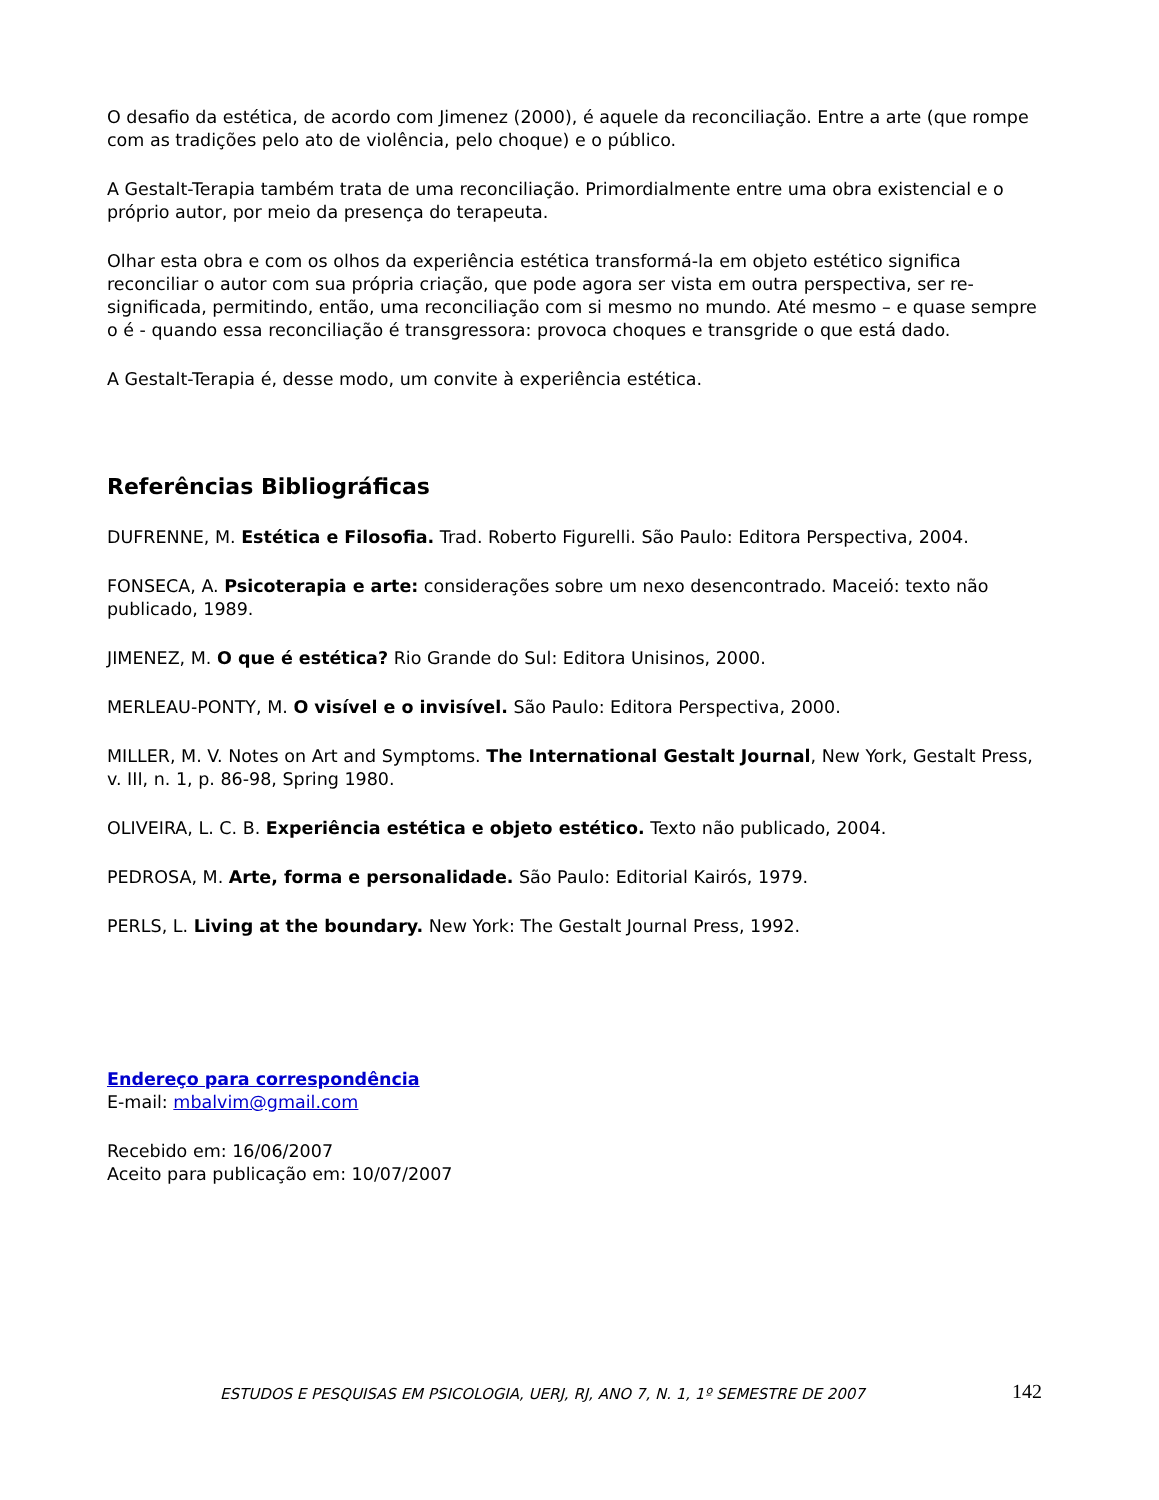O desafio da estética, de acordo com Jimenez (2000), é aquele da reconciliação. Entre a arte (que rompe com as tradições pelo ato de violência, pelo choque) e o público.
A Gestalt-Terapia também trata de uma reconciliação. Primordialmente entre uma obra existencial e o próprio autor, por meio da presença do terapeuta.
Olhar esta obra e com os olhos da experiência estética transformá-la em objeto estético significa reconciliar o autor com sua própria criação, que pode agora ser vista em outra perspectiva, ser re-significada, permitindo, então, uma reconciliação com si mesmo no mundo. Até mesmo – e quase sempre o é - quando essa reconciliação é transgressora: provoca choques e transgride o que está dado.
A Gestalt-Terapia é, desse modo, um convite à experiência estética.
Referências Bibliográficas
DUFRENNE, M. Estética e Filosofia. Trad. Roberto Figurelli. São Paulo: Editora Perspectiva, 2004.
FONSECA, A. Psicoterapia e arte: considerações sobre um nexo desencontrado. Maceió: texto não publicado, 1989.
JIMENEZ, M. O que é estética? Rio Grande do Sul: Editora Unisinos, 2000.
MERLEAU-PONTY, M. O visível e o invisível. São Paulo: Editora Perspectiva, 2000.
MILLER, M. V. Notes on Art and Symptoms. The International Gestalt Journal, New York, Gestalt Press, v. III, n. 1, p. 86-98, Spring 1980.
OLIVEIRA, L. C. B. Experiência estética e objeto estético. Texto não publicado, 2004.
PEDROSA, M. Arte, forma e personalidade. São Paulo: Editorial Kairós, 1979.
PERLS, L. Living at the boundary. New York: The Gestalt Journal Press, 1992.
Endereço para correspondência
E-mail: mbalvim@gmail.com
Recebido em: 16/06/2007
Aceito para publicação em: 10/07/2007
ESTUDOS E PESQUISAS EM PSICOLOGIA, UERJ, RJ, ANO 7, N. 1, 1º SEMESTRE DE 2007 142